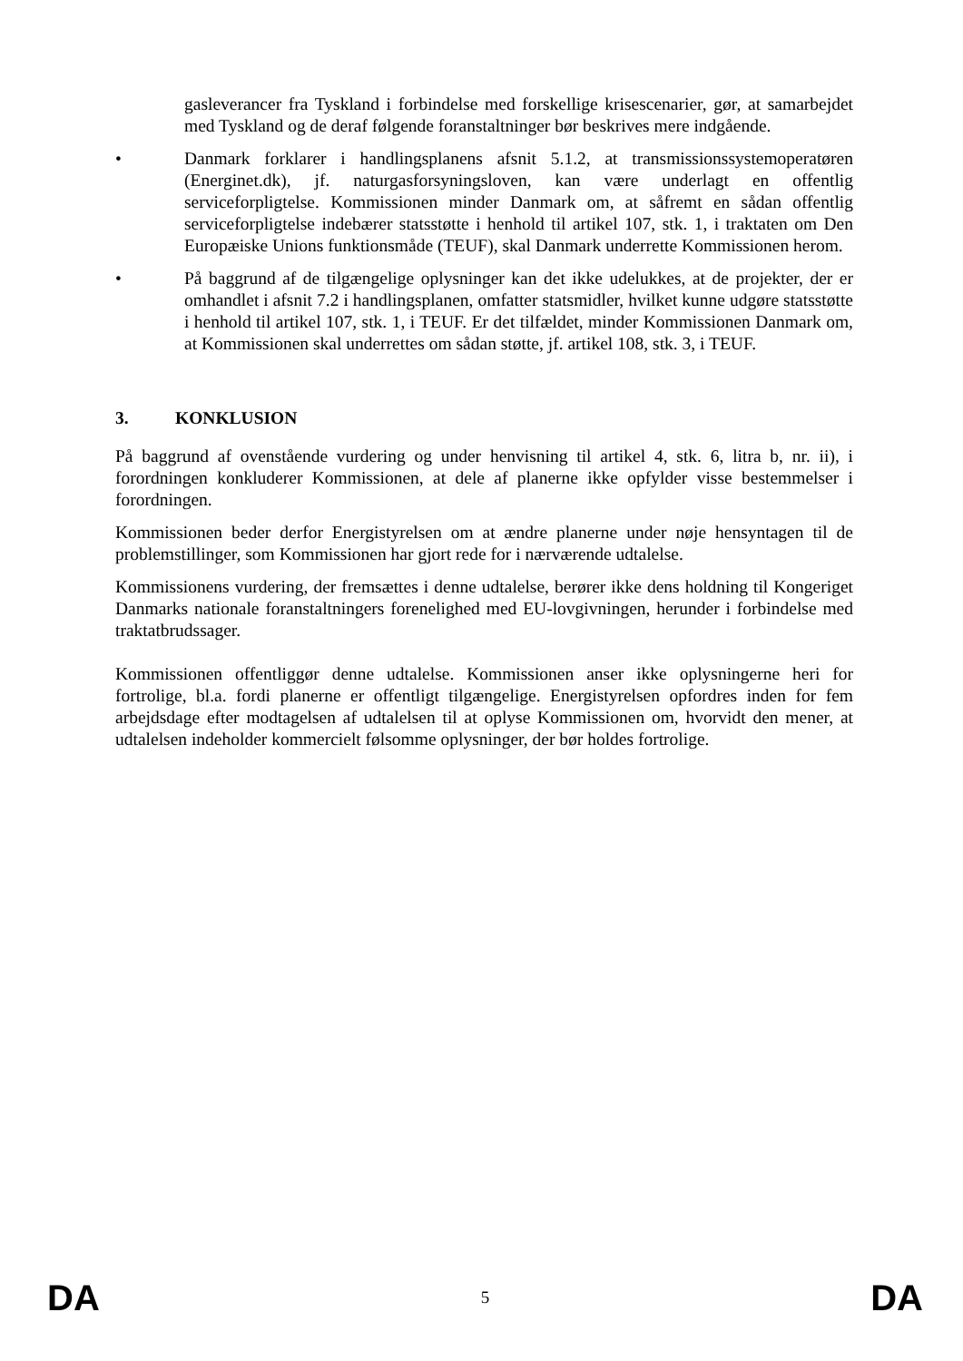gasleverancer fra Tyskland i forbindelse med forskellige krisescenarier, gør, at samarbejdet med Tyskland og de deraf følgende foranstaltninger bør beskrives mere indgående.
• Danmark forklarer i handlingsplanens afsnit 5.1.2, at transmissionssystemoperatøren (Energinet.dk), jf. naturgasforsyningsloven, kan være underlagt en offentlig serviceforpligtelse. Kommissionen minder Danmark om, at såfremt en sådan offentlig serviceforpligtelse indebærer statsstøtte i henhold til artikel 107, stk. 1, i traktaten om Den Europæiske Unions funktionsmåde (TEUF), skal Danmark underrette Kommissionen herom.
• På baggrund af de tilgængelige oplysninger kan det ikke udelukkes, at de projekter, der er omhandlet i afsnit 7.2 i handlingsplanen, omfatter statsmidler, hvilket kunne udgøre statsstøtte i henhold til artikel 107, stk. 1, i TEUF. Er det tilfældet, minder Kommissionen Danmark om, at Kommissionen skal underrettes om sådan støtte, jf. artikel 108, stk. 3, i TEUF.
3. KONKLUSION
På baggrund af ovenstående vurdering og under henvisning til artikel 4, stk. 6, litra b, nr. ii), i forordningen konkluderer Kommissionen, at dele af planerne ikke opfylder visse bestemmelser i forordningen.
Kommissionen beder derfor Energistyrelsen om at ændre planerne under nøje hensyntagen til de problemstillinger, som Kommissionen har gjort rede for i nærværende udtalelse.
Kommissionens vurdering, der fremsættes i denne udtalelse, berører ikke dens holdning til Kongeriget Danmarks nationale foranstaltningers forenelighed med EU-lovgivningen, herunder i forbindelse med traktatbrudssager.
Kommissionen offentliggør denne udtalelse. Kommissionen anser ikke oplysningerne heri for fortrolige, bl.a. fordi planerne er offentligt tilgængelige. Energistyrelsen opfordres inden for fem arbejdsdage efter modtagelsen af udtalelsen til at oplyse Kommissionen om, hvorvidt den mener, at udtalelsen indeholder kommercielt følsomme oplysninger, der bør holdes fortrolige.
DA 5 DA